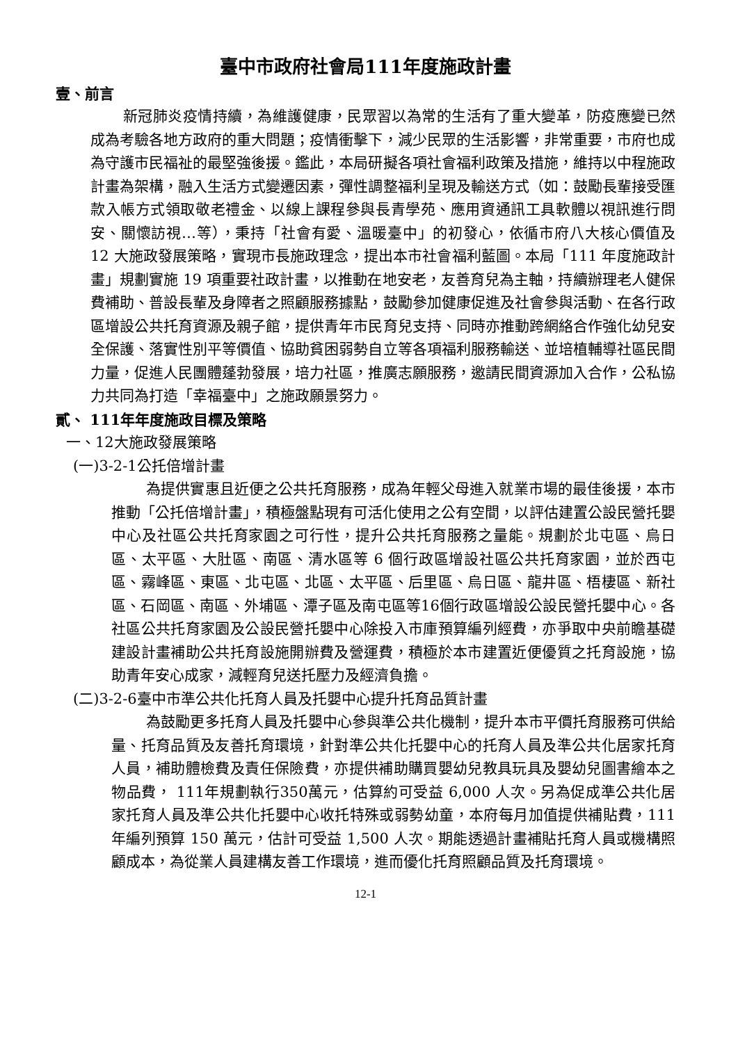臺中市政府社會局111年度施政計畫
壹、前言
新冠肺炎疫情持續，為維護健康，民眾習以為常的生活有了重大變革，防疫應變已然成為考驗各地方政府的重大問題；疫情衝擊下，減少民眾的生活影響，非常重要，市府也成為守護市民福祉的最堅強後援。鑑此，本局研擬各項社會福利政策及措施，維持以中程施政計畫為架構，融入生活方式變遷因素，彈性調整福利呈現及輸送方式（如：鼓勵長輩接受匯款入帳方式領取敬老禮金、以線上課程參與長青學苑、應用資通訊工具軟體以視訊進行問安、關懷訪視…等），秉持「社會有愛、溫暖臺中」的初發心，依循市府八大核心價值及 12 大施政發展策略，實現市長施政理念，提出本市社會福利藍圖。本局「111 年度施政計畫」規劃實施 19 項重要社政計畫，以推動在地安老，友善育兒為主軸，持續辦理老人健保費補助、普設長輩及身障者之照顧服務據點，鼓勵參加健康促進及社會參與活動、在各行政區增設公共托育資源及親子館，提供青年市民育兒支持、同時亦推動跨網絡合作強化幼兒安全保護、落實性別平等價值、協助貧困弱勢自立等各項福利服務輸送、並培植輔導社區民間力量，促進人民團體蓬勃發展，培力社區，推廣志願服務，邀請民間資源加入合作，公私協力共同為打造「幸福臺中」之施政願景努力。
貳、 111年年度施政目標及策略
一、12大施政發展策略
(一)3-2-1公托倍增計畫
為提供實惠且近便之公共托育服務，成為年輕父母進入就業市場的最佳後援，本市推動「公托倍增計畫」，積極盤點現有可活化使用之公有空間，以評估建置公設民營托嬰中心及社區公共托育家園之可行性，提升公共托育服務之量能。規劃於北屯區、烏日區、太平區、大肚區、南區、清水區等 6 個行政區增設社區公共托育家園，並於西屯區、霧峰區、東區、北屯區、北區、太平區、后里區、烏日區、龍井區、梧棲區、新社區、石岡區、南區、外埔區、潭子區及南屯區等16個行政區增設公設民營托嬰中心。各社區公共托育家園及公設民營托嬰中心除投入市庫預算編列經費，亦爭取中央前瞻基礎建設計畫補助公共托育設施開辦費及營運費，積極於本市建置近便優質之托育設施，協助青年安心成家，減輕育兒送托壓力及經濟負擔。
(二)3-2-6臺中市準公共化托育人員及托嬰中心提升托育品質計畫
為鼓勵更多托育人員及托嬰中心參與準公共化機制，提升本市平價托育服務可供給量、托育品質及友善托育環境，針對準公共化托嬰中心的托育人員及準公共化居家托育人員，補助體檢費及責任保險費，亦提供補助購買嬰幼兒教具玩具及嬰幼兒圖書繪本之物品費， 111年規劃執行350萬元，估算約可受益 6,000 人次。另為促成準公共化居家托育人員及準公共化托嬰中心收托特殊或弱勢幼童，本府每月加值提供補貼費，111年編列預算 150 萬元，估計可受益 1,500 人次。期能透過計畫補貼托育人員或機構照顧成本，為從業人員建構友善工作環境，進而優化托育照顧品質及托育環境。
12-1